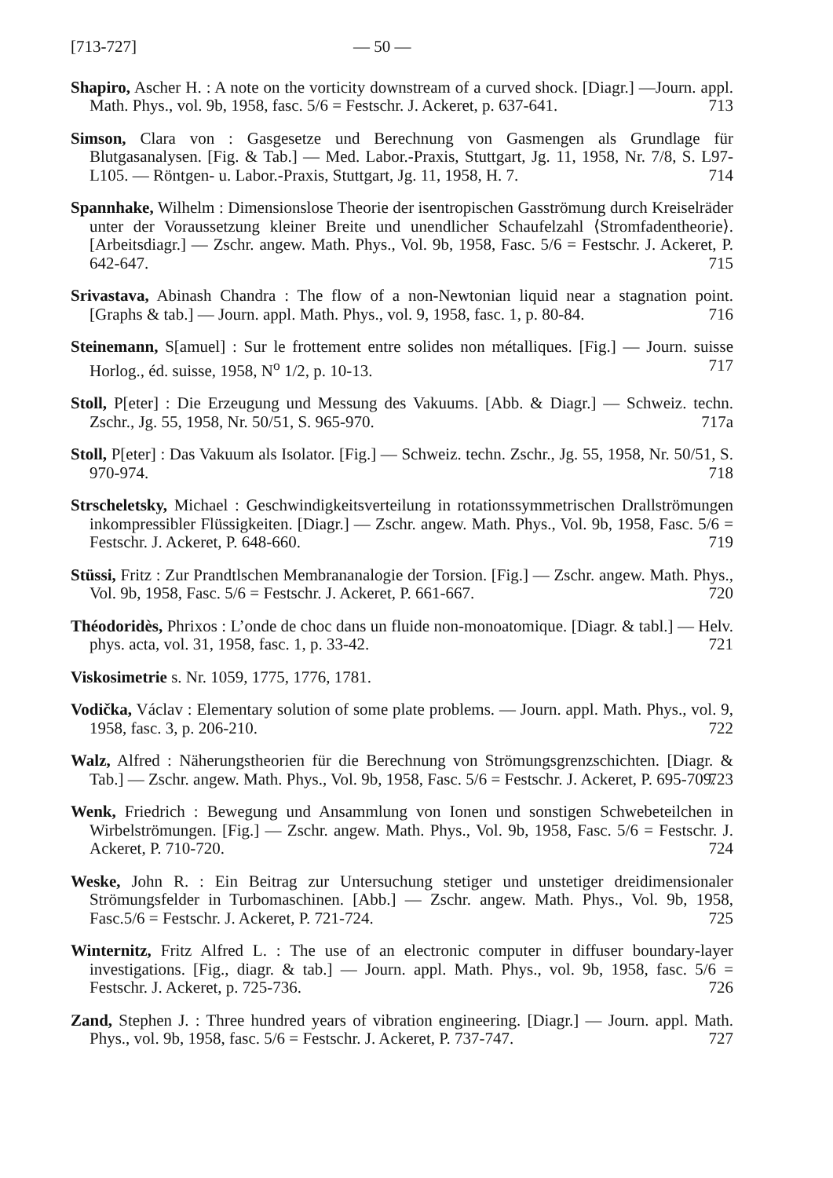[713-727] — 50 —
Shapiro, Ascher H. : A note on the vorticity downstream of a curved shock. [Diagr.] —Journ. appl. Math. Phys., vol. 9b, 1958, fasc. 5/6 = Festschr. J. Ackeret, p. 637-641. 713
Simson, Clara von : Gasgesetze und Berechnung von Gasmengen als Grundlage für Blutgasanalysen. [Fig. & Tab.] — Med. Labor.-Praxis, Stuttgart, Jg. 11, 1958, Nr. 7/8, S. L97-L105. — Röntgen- u. Labor.-Praxis, Stuttgart, Jg. 11, 1958, H. 7. 714
Spannhake, Wilhelm : Dimensionslose Theorie der isentropischen Gasströmung durch Kreiselräder unter der Voraussetzung kleiner Breite und unendlicher Schaufelzahl ⟨Stromfadentheorie⟩. [Arbeitsdiagr.] — Zschr. angew. Math. Phys., Vol. 9b, 1958, Fasc. 5/6 = Festschr. J. Ackeret, P. 642-647. 715
Srivastava, Abinash Chandra : The flow of a non-Newtonian liquid near a stagnation point. [Graphs & tab.] — Journ. appl. Math. Phys., vol. 9, 1958, fasc. 1, p. 80-84. 716
Steinemann, S[amuel] : Sur le frottement entre solides non métalliques. [Fig.] — Journ. suisse Horlog., éd. suisse, 1958, N<sup>o</sup> 1/2, p. 10-13. 717
Stoll, P[eter] : Die Erzeugung und Messung des Vakuums. [Abb. & Diagr.] — Schweiz. techn. Zschr., Jg. 55, 1958, Nr. 50/51, S. 965-970. 717a
Stoll, P[eter] : Das Vakuum als Isolator. [Fig.] — Schweiz. techn. Zschr., Jg. 55, 1958, Nr. 50/51, S. 970-974. 718
Strscheletsky, Michael : Geschwindigkeitsverteilung in rotationssymmetrischen Drallströmungen inkompressibler Flüssigkeiten. [Diagr.] — Zschr. angew. Math. Phys., Vol. 9b, 1958, Fasc. 5/6 = Festschr. J. Ackeret, P. 648-660. 719
Stüssi, Fritz : Zur Prandtlschen Membrananalogie der Torsion. [Fig.] — Zschr. angew. Math. Phys., Vol. 9b, 1958, Fasc. 5/6 = Festschr. J. Ackeret, P. 661-667. 720
Théodoridès, Phrixos : L’onde de choc dans un fluide non-monoatomique. [Diagr. & tabl.] — Helv. phys. acta, vol. 31, 1958, fasc. 1, p. 33-42. 721
Viskosimetrie s. Nr. 1059, 1775, 1776, 1781.
Vodička, Václav : Elementary solution of some plate problems. — Journ. appl. Math. Phys., vol. 9, 1958, fasc. 3, p. 206-210. 722
Walz, Alfred : Näherungstheorien für die Berechnung von Strömungsgrenzschichten. [Diagr. & Tab.] — Zschr. angew. Math. Phys., Vol. 9b, 1958, Fasc. 5/6 = Festschr. J. Ackeret, P. 695-709. 723
Wenk, Friedrich : Bewegung und Ansammlung von Ionen und sonstigen Schwebeteilchen in Wirbelströmungen. [Fig.] — Zschr. angew. Math. Phys., Vol. 9b, 1958, Fasc. 5/6 = Festschr. J. Ackeret, P. 710-720. 724
Weske, John R. : Ein Beitrag zur Untersuchung stetiger und unstetiger dreidimensionaler Strömungsfelder in Turbomaschinen. [Abb.] — Zschr. angew. Math. Phys., Vol. 9b, 1958, Fasc.5/6 = Festschr. J. Ackeret, P. 721-724. 725
Winternitz, Fritz Alfred L. : The use of an electronic computer in diffuser boundary-layer investigations. [Fig., diagr. & tab.] — Journ. appl. Math. Phys., vol. 9b, 1958, fasc. 5/6 = Festschr. J. Ackeret, p. 725-736. 726
Zand, Stephen J. : Three hundred years of vibration engineering. [Diagr.] — Journ. appl. Math. Phys., vol. 9b, 1958, fasc. 5/6 = Festschr. J. Ackeret, P. 737-747. 727